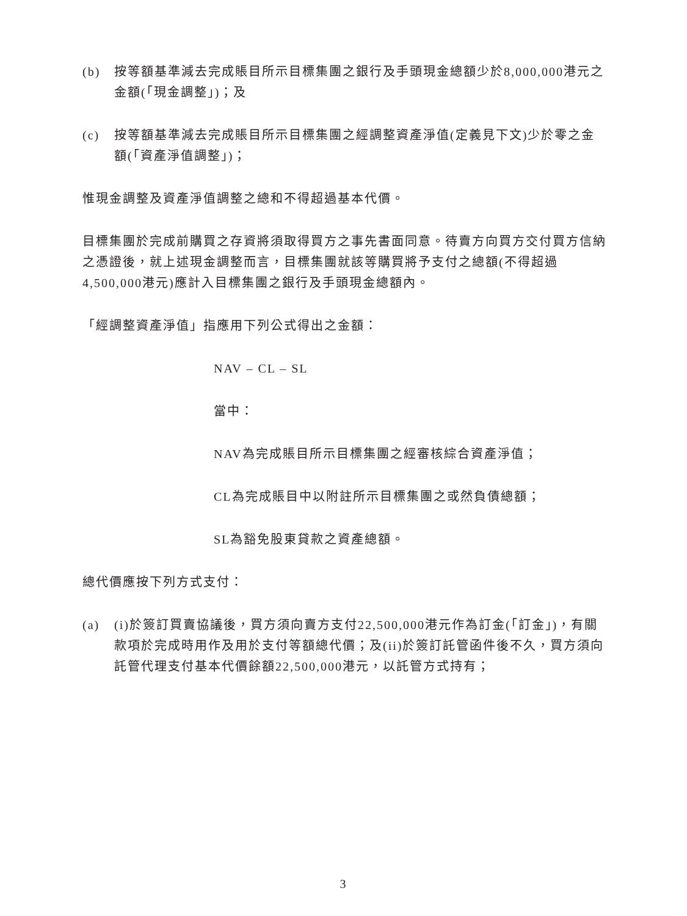(b) 按等額基準減去完成賬目所示目標集團之銀行及手頭現金總額少於8,000,000港元之金額(「現金調整」)；及
(c) 按等額基準減去完成賬目所示目標集團之經調整資產淨值(定義見下文)少於零之金額(「資產淨值調整」)；
惟現金調整及資產淨值調整之總和不得超過基本代價。
目標集團於完成前購買之存資將須取得買方之事先書面同意。待賣方向買方交付買方信納之憑證後，就上述現金調整而言，目標集團就該等購買將予支付之總額(不得超過4,500,000港元)應計入目標集團之銀行及手頭現金總額內。
「經調整資產淨值」指應用下列公式得出之金額：
NAV – CL – SL
當中：
NAV為完成賬目所示目標集團之經審核綜合資產淨值；
CL為完成賬目中以附註所示目標集團之或然負債總額；
SL為豁免股東貸款之資產總額。
總代價應按下列方式支付：
(a) (i)於簽訂買賣協議後，買方須向賣方支付22,500,000港元作為訂金(「訂金」)，有關款項於完成時用作及用於支付等額總代價；及(ii)於簽訂託管函件後不久，買方須向託管代理支付基本代價餘額22,500,000港元，以託管方式持有；
3